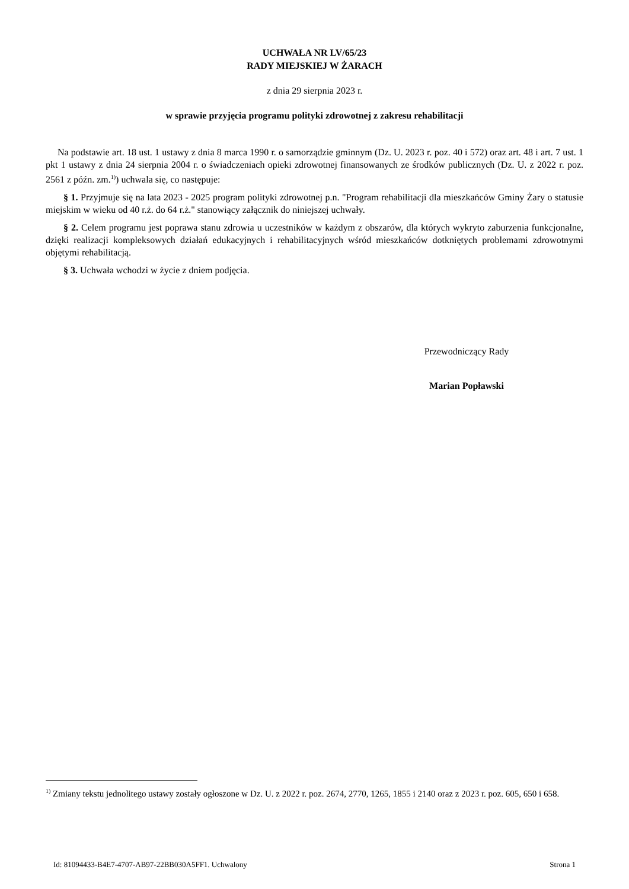UCHWAŁA NR LV/65/23
RADY MIEJSKIEJ W ŻARACH
z dnia 29 sierpnia 2023 r.
w sprawie przyjęcia programu polityki zdrowotnej z zakresu rehabilitacji
Na podstawie art. 18 ust. 1 ustawy z dnia 8 marca 1990 r. o samorządzie gminnym (Dz. U. 2023 r. poz. 40 i 572) oraz art. 48 i art. 7 ust. 1 pkt 1 ustawy z dnia 24 sierpnia 2004 r. o świadczeniach opieki zdrowotnej finansowanych ze środków publicznych (Dz. U. z 2022 r. poz. 2561 z późn. zm.<sup>1)</sup>) uchwala się, co następuje:
§ 1. Przyjmuje się na lata 2023 - 2025 program polityki zdrowotnej p.n. "Program rehabilitacji dla mieszkańców Gminy Żary o statusie miejskim w wieku od 40 r.ż. do 64 r.ż." stanowiący załącznik do niniejszej uchwały.
§ 2. Celem programu jest poprawa stanu zdrowia u uczestników w każdym z obszarów, dla których wykryto zaburzenia funkcjonalne, dzięki realizacji kompleksowych działań edukacyjnych i rehabilitacyjnych wśród mieszkańców dotkniętych problemami zdrowotnymi objętymi rehabilitacją.
§ 3. Uchwała wchodzi w życie z dniem podjęcia.
Przewodniczący Rady
Marian Popławski
<sup>1)</sup> Zmiany tekstu jednolitego ustawy zostały ogłoszone w Dz. U. z 2022 r. poz. 2674, 2770, 1265, 1855 i 2140 oraz z 2023 r. poz. 605, 650 i 658.
Id: 81094433-B4E7-4707-AB97-22BB030A5FF1. Uchwalony Strona 1